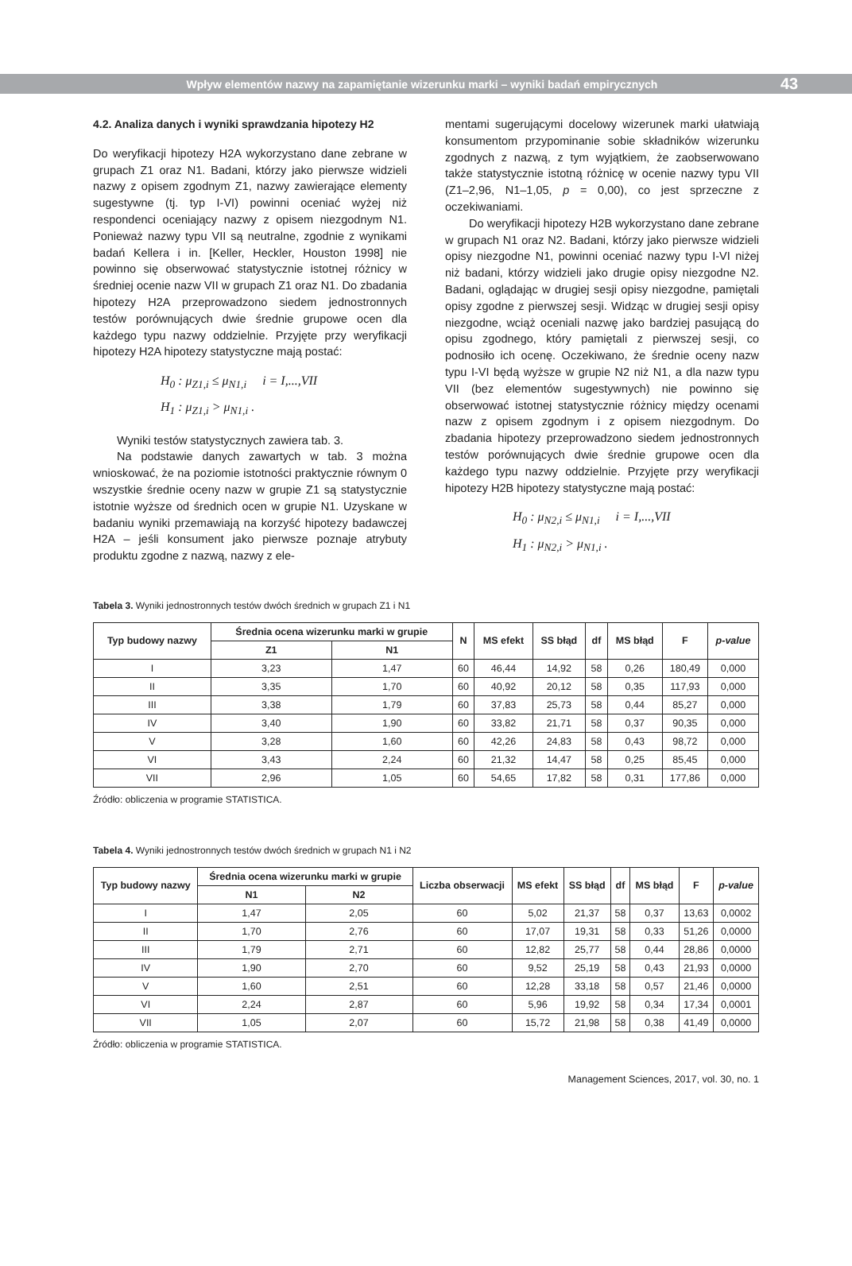Wpływ elementów nazwy na zapamiętanie wizerunku marki – wyniki badań empirycznych 43
4.2. Analiza danych i wyniki sprawdzania hipotezy H2
Do weryfikacji hipotezy H2A wykorzystano dane zebrane w grupach Z1 oraz N1. Badani, którzy jako pierwsze widzieli nazwy z opisem zgodnym Z1, nazwy zawierające elementy sugestywne (tj. typ I-VI) powinni oceniać wyżej niż respondenci oceniający nazwy z opisem niezgodnym N1. Ponieważ nazwy typu VII są neutralne, zgodnie z wynikami badań Kellera i in. [Keller, Heckler, Houston 1998] nie powinno się obserwować statystycznie istotnej różnicy w średniej ocenie nazw VII w grupach Z1 oraz N1. Do zbadania hipotezy H2A przeprowadzono siedem jednostronnych testów porównujących dwie średnie grupowe ocen dla każdego typu nazwy oddzielnie. Przyjęte przy weryfikacji hipotezy H2A hipotezy statystyczne mają postać:
H<sub>0</sub> : μ<sub>Z1,i</sub> ≤ μ<sub>N1,i</sub> i = I,...,VII
H<sub>1</sub> : μ<sub>Z1,i</sub> > μ<sub>N1,i</sub> .
Wyniki testów statystycznych zawiera tab. 3.
Na podstawie danych zawartych w tab. 3 można wnioskować, że na poziomie istotności praktycznie równym 0 wszystkie średnie oceny nazw w grupie Z1 są statystycznie istotnie wyższe od średnich ocen w grupie N1. Uzyskane w badaniu wyniki przemawiają na korzyść hipotezy badawczej H2A – jeśli konsument jako pierwsze poznaje atrybuty produktu zgodne z nazwą, nazwy z ele-
mentami sugerującymi docelowy wizerunek marki ułatwiają konsumentom przypominanie sobie składników wizerunku zgodnych z nazwą, z tym wyjątkiem, że zaobserwowano także statystycznie istotną różnicę w ocenie nazwy typu VII (Z1–2,96, N1–1,05, p = 0,00), co jest sprzeczne z oczekiwaniami.
Do weryfikacji hipotezy H2B wykorzystano dane zebrane w grupach N1 oraz N2. Badani, którzy jako pierwsze widzieli opisy niezgodne N1, powinni oceniać nazwy typu I-VI niżej niż badani, którzy widzieli jako drugie opisy niezgodne N2. Badani, oglądając w drugiej sesji opisy niezgodne, pamiętali opisy zgodne z pierwszej sesji. Widząc w drugiej sesji opisy niezgodne, wciąż oceniali nazwę jako bardziej pasującą do opisu zgodnego, który pamiętali z pierwszej sesji, co podnosiło ich ocenę. Oczekiwano, że średnie oceny nazw typu I-VI będą wyższe w grupie N2 niż N1, a dla nazw typu VII (bez elementów sugestywnych) nie powinno się obserwować istotnej statystycznie różnicy między ocenami nazw z opisem zgodnym i z opisem niezgodnym. Do zbadania hipotezy przeprowadzono siedem jednostronnych testów porównujących dwie średnie grupowe ocen dla każdego typu nazwy oddzielnie. Przyjęte przy weryfikacji hipotezy H2B hipotezy statystyczne mają postać:
H<sub>0</sub> : μ<sub>N2,i</sub> ≤ μ<sub>N1,i</sub> i = I,...,VII
H<sub>1</sub> : μ<sub>N2,i</sub> > μ<sub>N1,i</sub> .
Tabela 3. Wyniki jednostronnych testów dwóch średnich w grupach Z1 i N1
| Typ budowy nazwy | Średnia ocena wizerunku marki w grupie | | N | MS efekt | SS błąd | df | MS błąd | F | p-value |
| --- | --- | --- | --- | --- | --- | --- | --- | --- | --- |
| | Z1 | N1 | | | | | | | |
| I | 3,23 | 1,47 | 60 | 46,44 | 14,92 | 58 | 0,26 | 180,49 | 0,000 |
| II | 3,35 | 1,70 | 60 | 40,92 | 20,12 | 58 | 0,35 | 117,93 | 0,000 |
| III | 3,38 | 1,79 | 60 | 37,83 | 25,73 | 58 | 0,44 | 85,27 | 0,000 |
| IV | 3,40 | 1,90 | 60 | 33,82 | 21,71 | 58 | 0,37 | 90,35 | 0,000 |
| V | 3,28 | 1,60 | 60 | 42,26 | 24,83 | 58 | 0,43 | 98,72 | 0,000 |
| VI | 3,43 | 2,24 | 60 | 21,32 | 14,47 | 58 | 0,25 | 85,45 | 0,000 |
| VII | 2,96 | 1,05 | 60 | 54,65 | 17,82 | 58 | 0,31 | 177,86 | 0,000 |
Źródło: obliczenia w programie STATISTICA.
Tabela 4. Wyniki jednostronnych testów dwóch średnich w grupach N1 i N2
| Typ budowy nazwy | Średnia ocena wizerunku marki w grupie | | Liczba obserwacji | MS efekt | SS błąd | df | MS błąd | F | p-value |
| --- | --- | --- | --- | --- | --- | --- | --- | --- | --- |
| | N1 | N2 | | | | | | | |
| I | 1,47 | 2,05 | 60 | 5,02 | 21,37 | 58 | 0,37 | 13,63 | 0,0002 |
| II | 1,70 | 2,76 | 60 | 17,07 | 19,31 | 58 | 0,33 | 51,26 | 0,0000 |
| III | 1,79 | 2,71 | 60 | 12,82 | 25,77 | 58 | 0,44 | 28,86 | 0,0000 |
| IV | 1,90 | 2,70 | 60 | 9,52 | 25,19 | 58 | 0,43 | 21,93 | 0,0000 |
| V | 1,60 | 2,51 | 60 | 12,28 | 33,18 | 58 | 0,57 | 21,46 | 0,0000 |
| VI | 2,24 | 2,87 | 60 | 5,96 | 19,92 | 58 | 0,34 | 17,34 | 0,0001 |
| VII | 1,05 | 2,07 | 60 | 15,72 | 21,98 | 58 | 0,38 | 41,49 | 0,0000 |
Źródło: obliczenia w programie STATISTICA.
Management Sciences, 2017, vol. 30, no. 1